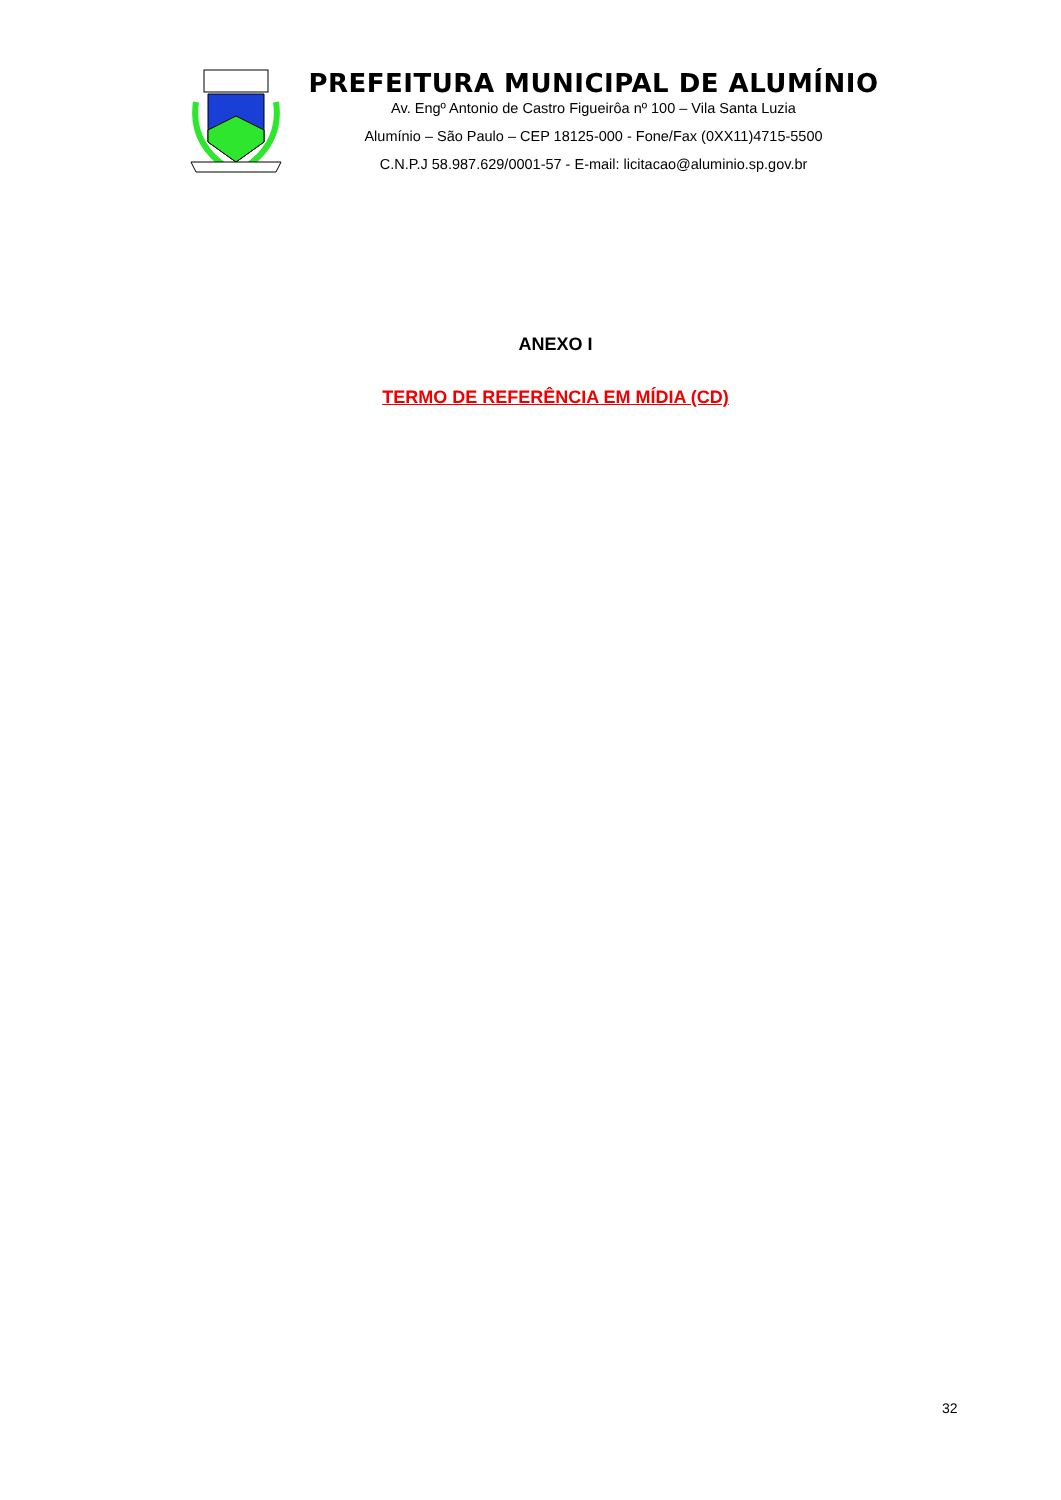PREFEITURA MUNICIPAL DE ALUMÍNIO
Av. Engº Antonio de Castro Figueirôa nº 100 – Vila Santa Luzia
Alumínio – São Paulo – CEP 18125-000 - Fone/Fax (0XX11)4715-5500
C.N.P.J 58.987.629/0001-57 - E-mail: licitacao@aluminio.sp.gov.br
ANEXO I
TERMO DE REFERÊNCIA EM MÍDIA (CD)
32